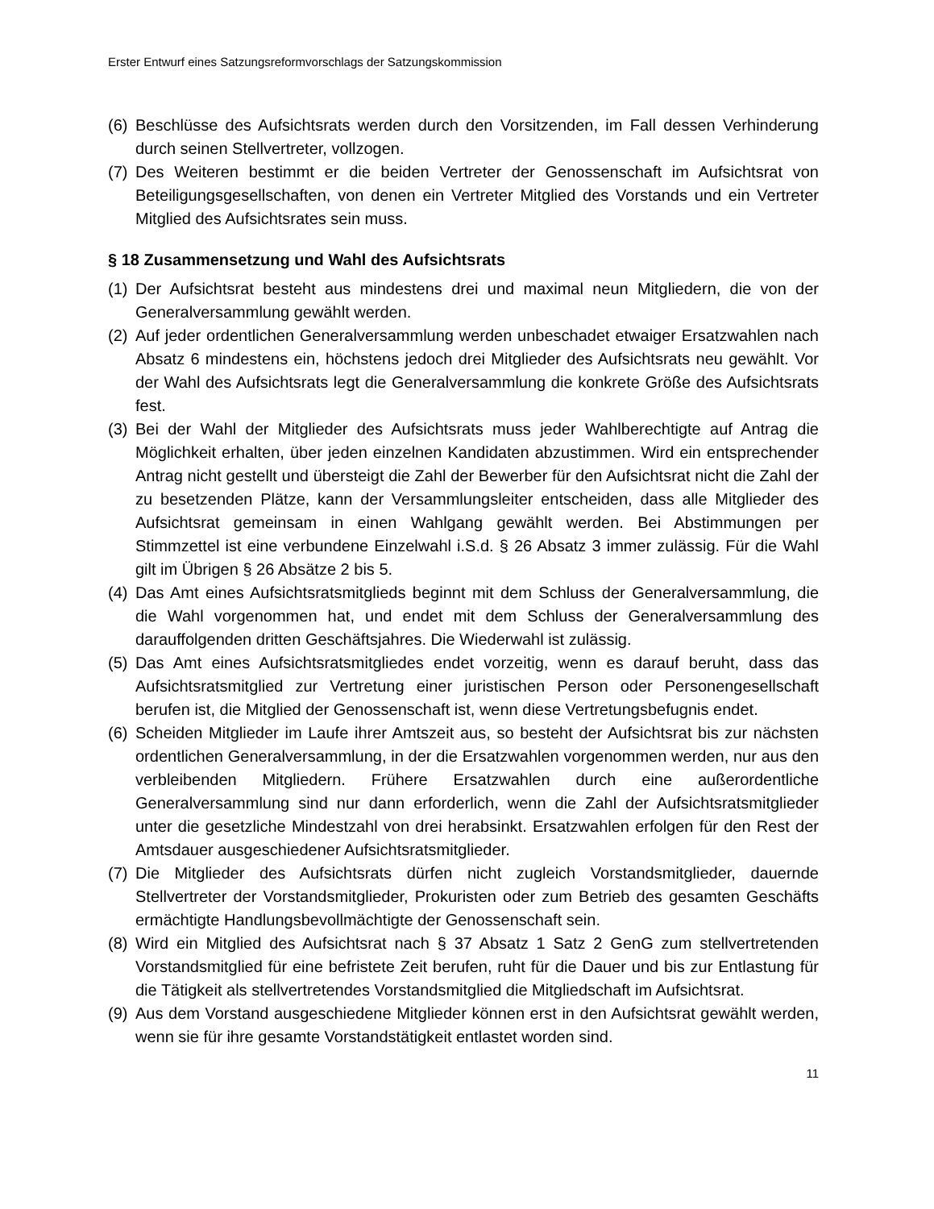Erster Entwurf eines Satzungsreformvorschlags der Satzungskommission
(6) Beschlüsse des Aufsichtsrats werden durch den Vorsitzenden, im Fall dessen Verhinderung durch seinen Stellvertreter, vollzogen.
(7) Des Weiteren bestimmt er die beiden Vertreter der Genossenschaft im Aufsichtsrat von Beteiligungsgesellschaften, von denen ein Vertreter Mitglied des Vorstands und ein Vertreter Mitglied des Aufsichtsrates sein muss.
§ 18 Zusammensetzung und Wahl des Aufsichtsrats
(1) Der Aufsichtsrat besteht aus mindestens drei und maximal neun Mitgliedern, die von der Generalversammlung gewählt werden.
(2) Auf jeder ordentlichen Generalversammlung werden unbeschadet etwaiger Ersatzwahlen nach Absatz 6 mindestens ein, höchstens jedoch drei Mitglieder des Aufsichtsrats neu gewählt. Vor der Wahl des Aufsichtsrats legt die Generalversammlung die konkrete Größe des Aufsichtsrats fest.
(3) Bei der Wahl der Mitglieder des Aufsichtsrats muss jeder Wahlberechtigte auf Antrag die Möglichkeit erhalten, über jeden einzelnen Kandidaten abzustimmen. Wird ein entsprechender Antrag nicht gestellt und übersteigt die Zahl der Bewerber für den Aufsichtsrat nicht die Zahl der zu besetzenden Plätze, kann der Versammlungsleiter entscheiden, dass alle Mitglieder des Aufsichtsrat gemeinsam in einen Wahlgang gewählt werden. Bei Abstimmungen per Stimmzettel ist eine verbundene Einzelwahl i.S.d. § 26 Absatz 3 immer zulässig. Für die Wahl gilt im Übrigen § 26 Absätze 2 bis 5.
(4) Das Amt eines Aufsichtsratsmitglieds beginnt mit dem Schluss der Generalversammlung, die die Wahl vorgenommen hat, und endet mit dem Schluss der Generalversammlung des darauffolgenden dritten Geschäftsjahres. Die Wiederwahl ist zulässig.
(5) Das Amt eines Aufsichtsratsmitgliedes endet vorzeitig, wenn es darauf beruht, dass das Aufsichtsratsmitglied zur Vertretung einer juristischen Person oder Personengesellschaft berufen ist, die Mitglied der Genossenschaft ist, wenn diese Vertretungsbefugnis endet.
(6) Scheiden Mitglieder im Laufe ihrer Amtszeit aus, so besteht der Aufsichtsrat bis zur nächsten ordentlichen Generalversammlung, in der die Ersatzwahlen vorgenommen werden, nur aus den verbleibenden Mitgliedern. Frühere Ersatzwahlen durch eine außerordentliche Generalversammlung sind nur dann erforderlich, wenn die Zahl der Aufsichtsratsmitglieder unter die gesetzliche Mindestzahl von drei herabsinkt. Ersatzwahlen erfolgen für den Rest der Amtsdauer ausgeschiedener Aufsichtsratsmitglieder.
(7) Die Mitglieder des Aufsichtsrats dürfen nicht zugleich Vorstandsmitglieder, dauernde Stellvertreter der Vorstandsmitglieder, Prokuristen oder zum Betrieb des gesamten Geschäfts ermächtigte Handlungsbevollmächtigte der Genossenschaft sein.
(8) Wird ein Mitglied des Aufsichtsrat nach § 37 Absatz 1 Satz 2 GenG zum stellvertretenden Vorstandsmitglied für eine befristete Zeit berufen, ruht für die Dauer und bis zur Entlastung für die Tätigkeit als stellvertretendes Vorstandsmitglied die Mitgliedschaft im Aufsichtsrat.
(9) Aus dem Vorstand ausgeschiedene Mitglieder können erst in den Aufsichtsrat gewählt werden, wenn sie für ihre gesamte Vorstandstätigkeit entlastet worden sind.
11